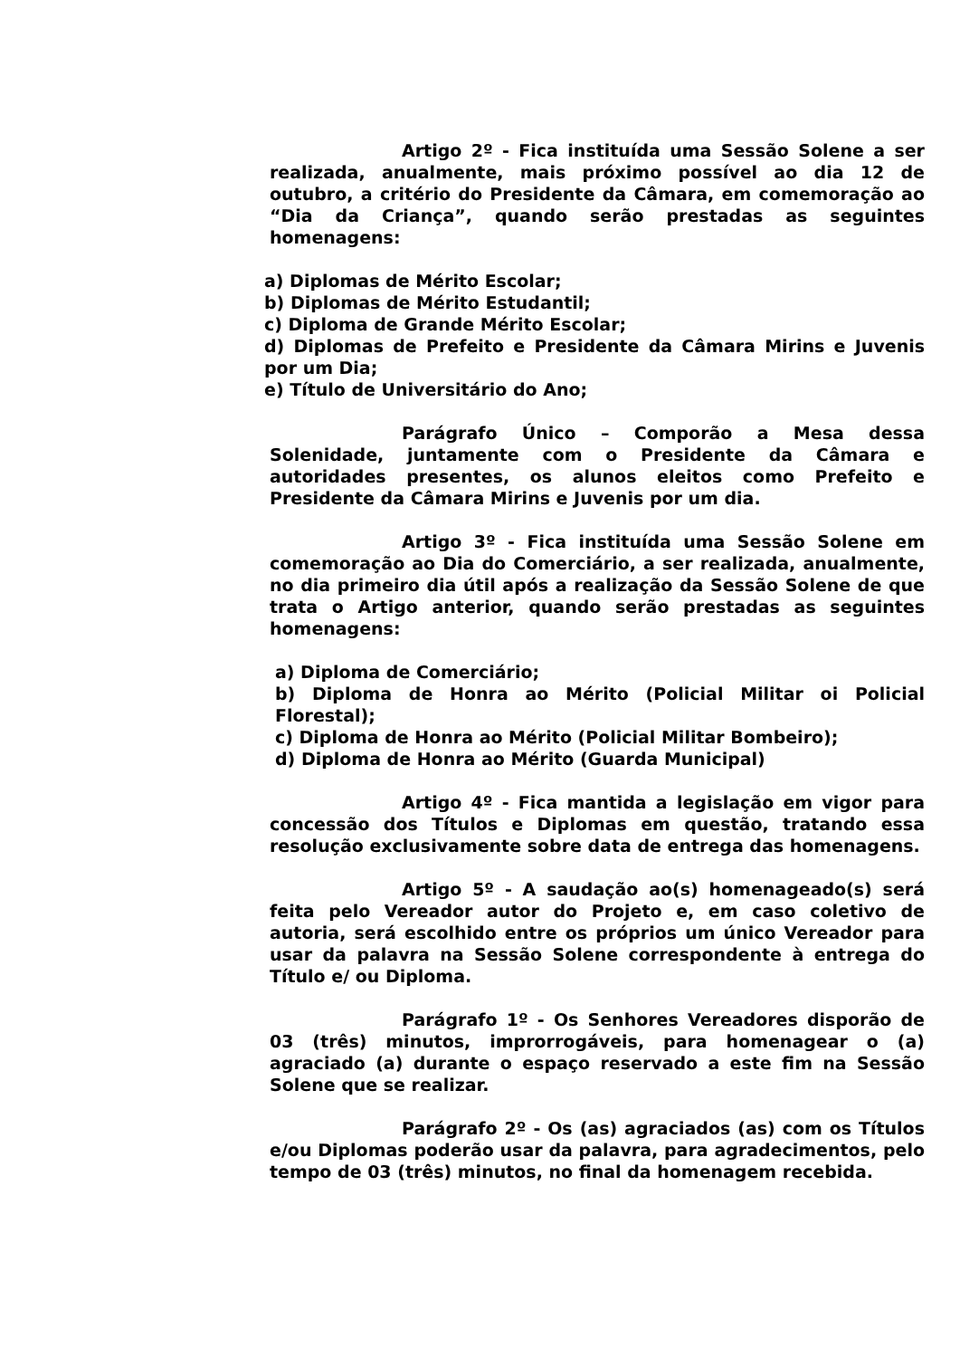Artigo 2º - Fica instituída uma Sessão Solene a ser realizada, anualmente, mais próximo possível ao dia 12 de outubro, a critério do Presidente da Câmara, em comemoração ao “Dia da Criança”, quando serão prestadas as seguintes homenagens:
a) Diplomas de Mérito Escolar;
b) Diplomas de Mérito Estudantil;
c) Diploma de Grande Mérito Escolar;
d) Diplomas de Prefeito e Presidente da Câmara Mirins e Juvenis por um Dia;
e) Título de Universitário do Ano;
Parágrafo Único – Comporão a Mesa dessa Solenidade, juntamente com o Presidente da Câmara e autoridades presentes, os alunos eleitos como Prefeito e Presidente da Câmara Mirins e Juvenis por um dia.
Artigo 3º - Fica instituída uma Sessão Solene em comemoração ao Dia do Comerciário, a ser realizada, anualmente, no dia primeiro dia útil após a realização da Sessão Solene de que trata o Artigo anterior, quando serão prestadas as seguintes homenagens:
a) Diploma de Comerciário;
b) Diploma de Honra ao Mérito (Policial Militar oi Policial Florestal);
c) Diploma de Honra ao Mérito (Policial Militar Bombeiro);
d) Diploma de Honra ao Mérito (Guarda Municipal)
Artigo 4º - Fica mantida a legislação em vigor para concessão dos Títulos e Diplomas em questão, tratando essa resolução exclusivamente sobre data de entrega das homenagens.
Artigo 5º - A saudação ao(s) homenageado(s) será feita pelo Vereador autor do Projeto e, em caso coletivo de autoria, será escolhido entre os próprios um único Vereador para usar da palavra na Sessão Solene correspondente à entrega do Título e/ ou Diploma.
Parágrafo 1º - Os Senhores Vereadores disporão de 03 (três) minutos, improrrogáveis, para homenagear o (a) agraciado (a) durante o espaço reservado a este fim na Sessão Solene que se realizar.
Parágrafo 2º - Os (as) agraciados (as) com os Títulos e/ou Diplomas poderão usar da palavra, para agradecimentos, pelo tempo de 03 (três) minutos, no final da homenagem recebida.